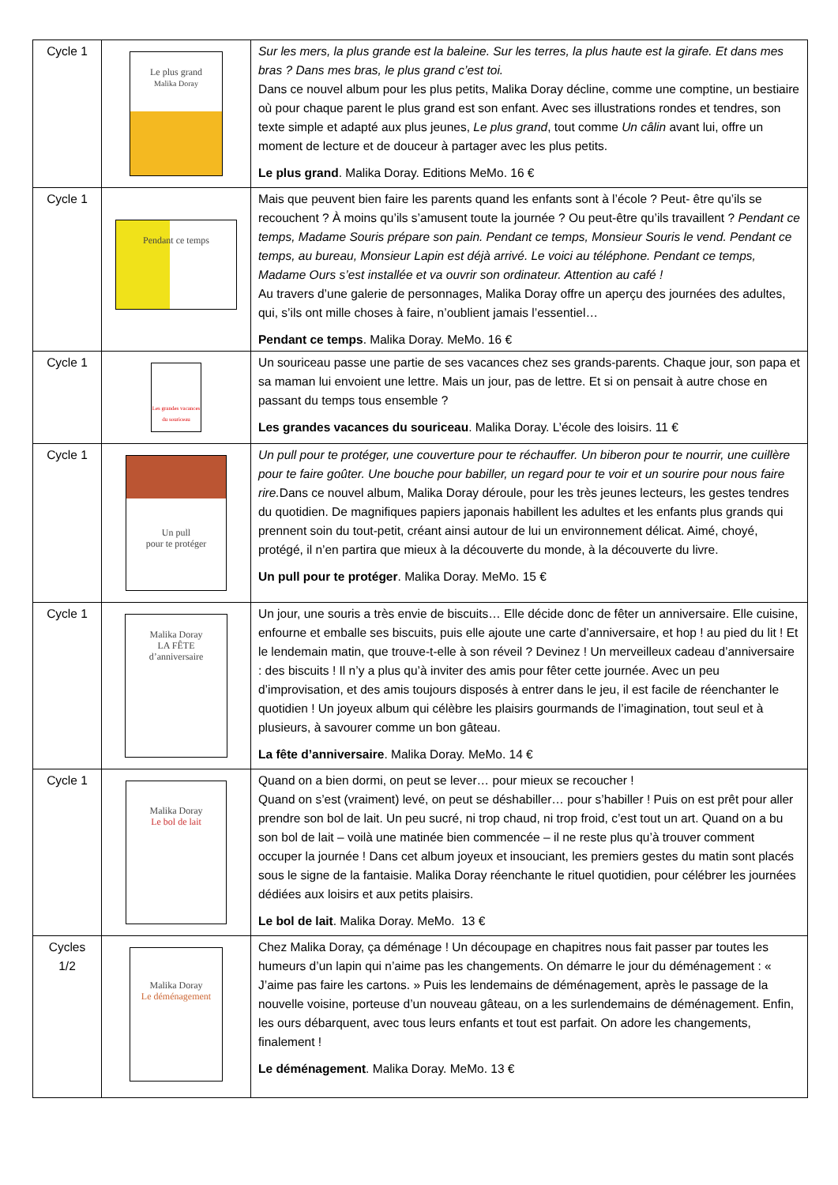| Cycle 1 | Le plus grand Malika Doray | Sur les mers, la plus grande est la baleine. Sur les terres, la plus haute est la girafe. Et dans mes bras ? Dans mes bras, le plus grand c’est toi. Dans ce nouvel album pour les plus petits, Malika Doray décline, comme une comptine, un bestiaire où pour chaque parent le plus grand est son enfant. Avec ses illustrations rondes et tendres, son texte simple et adapté aux plus jeunes, Le plus grand , tout comme Un câlin avant lui, offre un moment de lecture et de douceur à partager avec les plus petits. Le plus grand . Malika Doray. Editions MeMo. 16 € |
| Cycle 1 | Pendant ce temps | Mais que peuvent bien faire les parents quand les enfants sont à l’école ? Peut- être qu’ils se recouchent ? À moins qu’ils s’amusent toute la journée ? Ou peut-être qu’ils travaillent ? Pendant ce temps, Madame Souris prépare son pain. Pendant ce temps, Monsieur Souris le vend. Pendant ce temps, au bureau, Monsieur Lapin est déjà arrivé. Le voici au téléphone. Pendant ce temps, Madame Ours s’est installée et va ouvrir son ordinateur. Attention au café ! Au travers d’une galerie de personnages, Malika Doray offre un aperçu des journées des adultes, qui, s’ils ont mille choses à faire, n’oublient jamais l’essentiel… Pendant ce temps . Malika Doray. MeMo. 16 € |
| Cycle 1 | Les grandes vacances du souriceau | Un souriceau passe une partie de ses vacances chez ses grands-parents. Chaque jour, son papa et sa maman lui envoient une lettre. Mais un jour, pas de lettre. Et si on pensait à autre chose en passant du temps tous ensemble ? Les grandes vacances du souriceau . Malika Doray. L’école des loisirs. 11 € |
| Cycle 1 | Un pull pour te protéger | Un pull pour te protéger, une couverture pour te réchauffer. Un biberon pour te nourrir, une cuillère pour te faire goûter. Une bouche pour babiller, un regard pour te voir et un sourire pour nous faire rire. Dans ce nouvel album, Malika Doray déroule, pour les très jeunes lecteurs, les gestes tendres du quotidien. De magnifiques papiers japonais habillent les adultes et les enfants plus grands qui prennent soin du tout-petit, créant ainsi autour de lui un environnement délicat. Aimé, choyé, protégé, il n’en partira que mieux à la découverte du monde, à la découverte du livre. Un pull pour te protéger . Malika Doray. MeMo. 15 € |
| Cycle 1 | Malika Doray LA FÊTE d’anniversaire | Un jour, une souris a très envie de biscuits… Elle décide donc de fêter un anniversaire. Elle cuisine, enfourne et emballe ses biscuits, puis elle ajoute une carte d’anniversaire, et hop ! au pied du lit ! Et le lendemain matin, que trouve-t-elle à son réveil ? Devinez ! Un merveilleux cadeau d’anniversaire : des biscuits ! Il n’y a plus qu’à inviter des amis pour fêter cette journée. Avec un peu d’improvisation, et des amis toujours disposés à entrer dans le jeu, il est facile de réenchanter le quotidien ! Un joyeux album qui célèbre les plaisirs gourmands de l’imagination, tout seul et à plusieurs, à savourer comme un bon gâteau. La fête d’anniversaire . Malika Doray. MeMo. 14 € |
| Cycle 1 | Malika Doray Le bol de lait | Quand on a bien dormi, on peut se lever… pour mieux se recoucher ! Quand on s’est (vraiment) levé, on peut se déshabiller… pour s’habiller ! Puis on est prêt pour aller prendre son bol de lait. Un peu sucré, ni trop chaud, ni trop froid, c’est tout un art. Quand on a bu son bol de lait – voilà une matinée bien commencée – il ne reste plus qu’à trouver comment occuper la journée ! Dans cet album joyeux et insouciant, les premiers gestes du matin sont placés sous le signe de la fantaisie. Malika Doray réenchante le rituel quotidien, pour célébrer les journées dédiées aux loisirs et aux petits plaisirs. Le bol de lait . Malika Doray. MeMo. 13 € |
| Cycles 1/2 | Malika Doray Le déménagement | Chez Malika Doray, ça déménage ! Un découpage en chapitres nous fait passer par toutes les humeurs d’un lapin qui n’aime pas les changements. On démarre le jour du déménagement : « J’aime pas faire les cartons. » Puis les lendemains de déménagement, après le passage de la nouvelle voisine, porteuse d’un nouveau gâteau, on a les surlendemains de déménagement. Enfin, les ours débarquent, avec tous leurs enfants et tout est parfait. On adore les changements, finalement ! Le déménagement . Malika Doray. MeMo. 13 € |